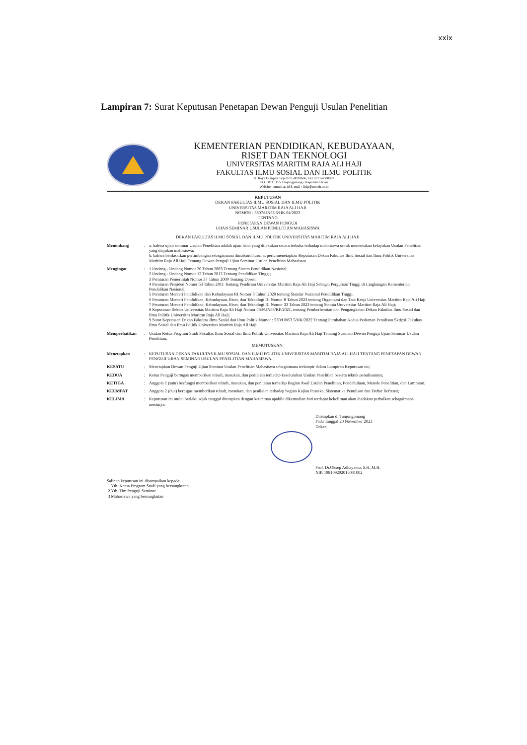xxix
Lampiran 7: Surat Keputusan Penetapan Dewan Penguji Usulan Penelitian
KEMENTERIAN PENDIDIKAN, KEBUDAYAAN,
RISET DAN TEKNOLOGI
UNIVERSITAS MARITIM RAJA ALI HAJI
FAKULTAS ILMU SOSIAL DAN ILMU POLITIK
Jl. Raya Dompak Telp.0771-8038666, Fax 0771-4500093
PO. BOX. 155 Tanjungpinang - Kepulauan Riau
Website : umrah.ac.id E-mail : fisip@umrah.ac.id
KEPUTUSAN
DEKAN FAKULTAS ILMU SOSIAL DAN ILMU POLITIK
UNIVERSITAS MARITIM RAJA ALI HAJI
NOMOR : 5807/UN53.5/HK.04/2023
TENTANG
PENETAPAN DEWAN PENGUJI
UJIAN SEMINAR USULAN PENELITIAN MAHASISWA
DEKAN FAKULTAS ILMU SOSIAL DAN ILMU POLITIK UNIVERSITAS MARITIM RAJA ALI HAJI
Menimbang : a. bahwa ujian seminar Usulan Penelitian adalah ujian lisan yang dilakukan secara terbuka terhadap mahasiswa untuk menentukan kelayakan Usulan Penelitian yang diajukan mahasiswa;
b. bahwa berdasarkan pertimbangan sebagaimana dimaksud huruf a, perlu menetapkan Keputusan Dekan Fakultas Ilmu Sosial dan Ilmu Politik Universitas Maritim Raja Ali Haji Tentang Dewan Penguji Ujian Seminar Usulan Penelitian Mahasiswa
Mengingat : 1 Undang - Undang Nomor 20 Tahun 2003 Tentang Sistem Pendidikan Nasional;
2 Undang - Undang Nomor 12 Tahun 2012 Tentang Pendidikan Tinggi;
3 Peraturan Pemerintah Nomor 37 Tahun 2009 Tentang Dosen;
4 Peraturan Presiden Nomor 53 Tahun 2011 Tentang Pendirian Universitas Maritim Raja Ali Haji Sebagai Perguruan Tinggi di Lingkungan Kementerian Pendidikan Nasional;
5 Peraturan Menteri Pendidikan dan Kebudayaan RI Nomor 3 Tahun 2020 tentang Standar Nasional Pendidikan Tinggi;
6 Peraturan Menteri Pendidikan, Kebudayaan, Riset, dan Teknologi RI Nomor 8 Tahun 2023 tentang Organisasi dan Tata Kerja Universitas Maritim Raja Ali Haji;
7 Peraturan Menteri Pendidikan, Kebudayaan, Riset, dan Teknologi RI Nomor 33 Tahun 2023 tentang Statuta Universitas Maritim Raja Ali Haji;
8 Keputusan Rektor Universitas Maritim Raja Ali Haji Nomor 464/UN53/KP/2021, tentang Pemberhentian dan Pengangkatan Dekan Fakultas Ilmu Sosial dan Ilmu Politik Universitas Maritim Raja Ali Haji;
9 Surat Keputusan Dekan Fakultas Ilmu Sosial dan Ilmu Politik Nomor : 530/UN53.5/HK/2022 Tentang Perubahan Kedua Pedoman Penulisan Skripsi Fakultas Ilmu Sosial dan Ilmu Politik Universitas Maritim Raja Ali Haji.
Memperhatikan : Usulan Ketua Program Studi Fakultas Ilmu Sosial dan Ilmu Politik Universitas Maritim Raja Ali Haji Tentang Susunan Dewan Penguji Ujian Seminar Usulan Penelitian.
MEMUTUSKAN:
Menetapkan : KEPUTUSAN DEKAN FAKULTAS ILMU SOSIAL DAN ILMU POLITIK UNIVERSITAS MARITIM RAJA ALI HAJI TENTANG PENETAPAN DEWAN PENGUJI UJIAN SEMINAR USULAN PENELITIAN MAHASISWA.
KESATU : Menetapkan Dewan Penguji Ujian Seminar Usulan Penelitian Mahasiswa sebagaimana terlampir dalam Lampiran Keputusan ini;
KEDUA : Ketua Penguji bertugas memberikan telaah, masukan, dan penilaian terhadap keseluruhan Usulan Penelitian beserta teknik penulisannya;
KETIGA : Anggota 1 (satu) berfungsi memberikan telaah, masukan, dan penilaian terhadap Bagian Awal Usulan Penelitian, Pendahuluan, Metode Penelitian, dan Lampiran;
KEEMPAT : Anggota 2 (dua) bertugas memberikan telaah, masukan, dan penilaian terhadap bagian Kajian Pustaka, Sistematika Penulisan dan Daftar Refrensi;
KELIMA : Keputusan ini mulai berlaku sejak tanggal ditetapkan dengan ketentuan apabila dikemudian hari terdapat kekeliruan akan diadakan perbaikan sebagaimana mestinya.
Ditetapkan di Tanjungpinang
Pada Tanggal 20 November 2023
Dekan
Prof. Dr.Oksep Adhayanto, S.H.,M.H.
NIP. 198109292015041002
Salinan keputusan ini disampaikan kepada:
1 Yth. Ketua Program Studi yang bersangkutan
2 Yth. Tim Penguji Seminar
3 Mahasiswa yang bersangkutan